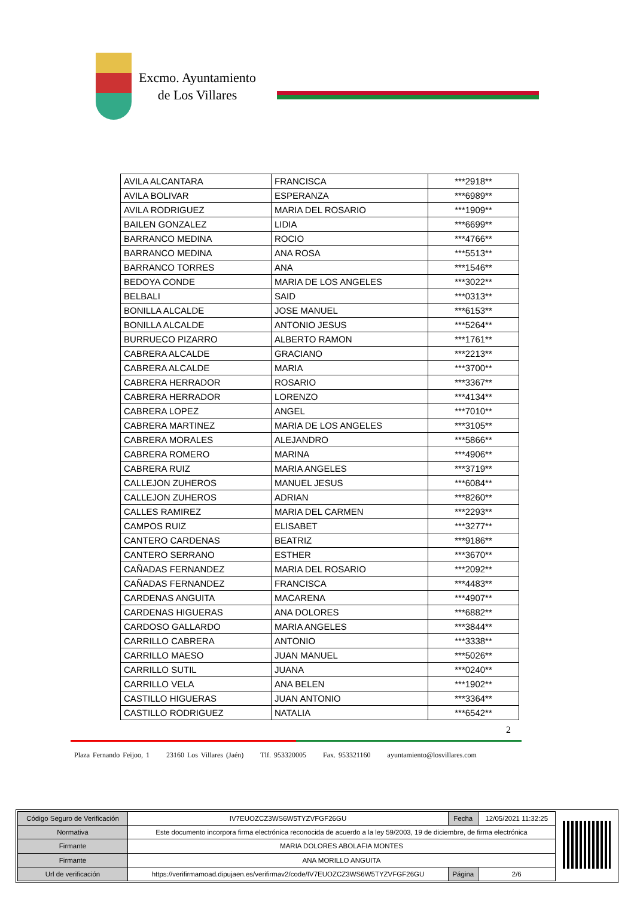Excmo. Ayuntamiento
de Los Villares
| AVILA ALCANTARA | FRANCISCA | ***2918** |
| AVILA BOLIVAR | ESPERANZA | ***6989** |
| AVILA RODRIGUEZ | MARIA DEL ROSARIO | ***1909** |
| BAILEN GONZALEZ | LIDIA | ***6699** |
| BARRANCO MEDINA | ROCIO | ***4766** |
| BARRANCO MEDINA | ANA ROSA | ***5513** |
| BARRANCO TORRES | ANA | ***1546** |
| BEDOYA CONDE | MARIA DE LOS ANGELES | ***3022** |
| BELBALI | SAID | ***0313** |
| BONILLA ALCALDE | JOSE MANUEL | ***6153** |
| BONILLA ALCALDE | ANTONIO JESUS | ***5264** |
| BURRUECO PIZARRO | ALBERTO RAMON | ***1761** |
| CABRERA ALCALDE | GRACIANO | ***2213** |
| CABRERA ALCALDE | MARIA | ***3700** |
| CABRERA HERRADOR | ROSARIO | ***3367** |
| CABRERA HERRADOR | LORENZO | ***4134** |
| CABRERA LOPEZ | ANGEL | ***7010** |
| CABRERA MARTINEZ | MARIA DE LOS ANGELES | ***3105** |
| CABRERA MORALES | ALEJANDRO | ***5866** |
| CABRERA ROMERO | MARINA | ***4906** |
| CABRERA RUIZ | MARIA ANGELES | ***3719** |
| CALLEJON ZUHEROS | MANUEL JESUS | ***6084** |
| CALLEJON ZUHEROS | ADRIAN | ***8260** |
| CALLES RAMIREZ | MARIA DEL CARMEN | ***2293** |
| CAMPOS RUIZ | ELISABET | ***3277** |
| CANTERO CARDENAS | BEATRIZ | ***9186** |
| CANTERO SERRANO | ESTHER | ***3670** |
| CAÑADAS FERNANDEZ | MARIA DEL ROSARIO | ***2092** |
| CAÑADAS FERNANDEZ | FRANCISCA | ***4483** |
| CARDENAS ANGUITA | MACARENA | ***4907** |
| CARDENAS HIGUERAS | ANA DOLORES | ***6882** |
| CARDOSO GALLARDO | MARIA ANGELES | ***3844** |
| CARRILLO CABRERA | ANTONIO | ***3338** |
| CARRILLO MAESO | JUAN MANUEL | ***5026** |
| CARRILLO SUTIL | JUANA | ***0240** |
| CARRILLO VELA | ANA BELEN | ***1902** |
| CASTILLO HIGUERAS | JUAN ANTONIO | ***3364** |
| CASTILLO RODRIGUEZ | NATALIA | ***6542** |
2
Plaza Fernando Feijoo, 1 23160 Los Villares (Jaén) Tlf. 953320005 Fax. 953321160 ayuntamiento@losvillares.com
| Código Seguro de Verificación | IV7EUOZCZ3WS6W5TYZVFGF26GU | Fecha | 12/05/2021 11:32:25 |
| Normativa | Este documento incorpora firma electrónica reconocida de acuerdo a la ley 59/2003, 19 de diciembre, de firma electrónica | | |
| Firmante | MARIA DOLORES ABOLAFIA MONTES | | |
| Firmante | ANA MORILLO ANGUITA | | |
| Url de verificación | https://verifirmamoad.dipujaen.es/verifirmav2/code/IV7EUOZCZ3WS6W5TYZVFGF26GU | Página | 2/6 |